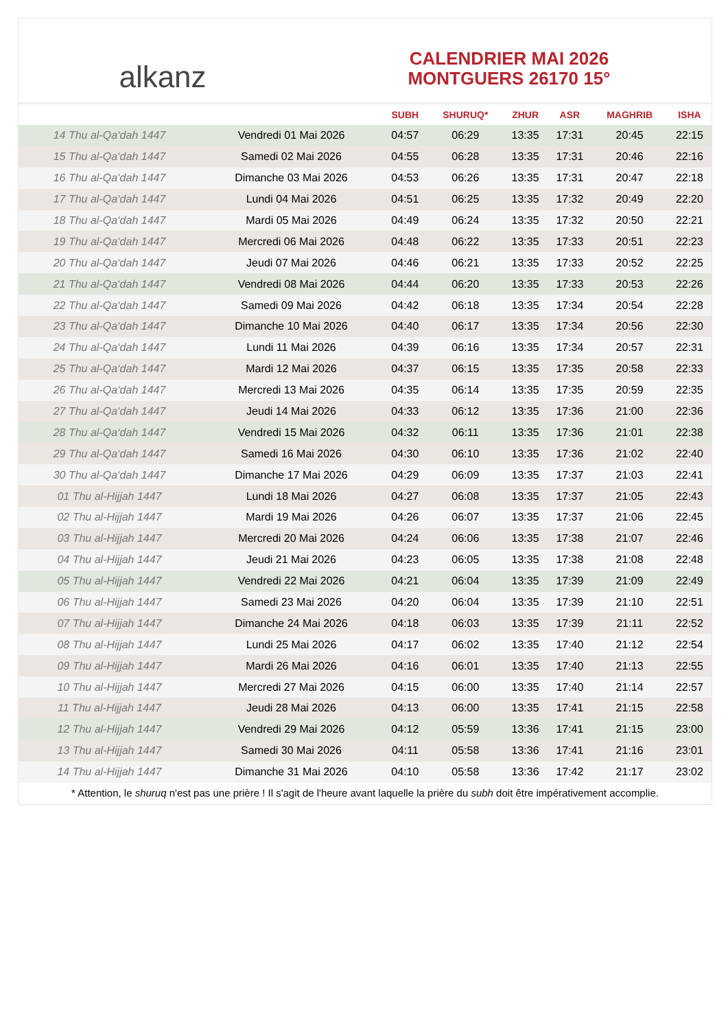alkanz
CALENDRIER MAI 2026
MONTGUERS 26170 15°
| | | SUBH | SHURUQ* | ZHUR | ASR | MAGHRIB | ISHA |
| --- | --- | --- | --- | --- | --- | --- | --- |
| 14 Thu al-Qa‘dah 1447 | Vendredi 01 Mai 2026 | 04:57 | 06:29 | 13:35 | 17:31 | 20:45 | 22:15 |
| 15 Thu al-Qa‘dah 1447 | Samedi 02 Mai 2026 | 04:55 | 06:28 | 13:35 | 17:31 | 20:46 | 22:16 |
| 16 Thu al-Qa‘dah 1447 | Dimanche 03 Mai 2026 | 04:53 | 06:26 | 13:35 | 17:31 | 20:47 | 22:18 |
| 17 Thu al-Qa‘dah 1447 | Lundi 04 Mai 2026 | 04:51 | 06:25 | 13:35 | 17:32 | 20:49 | 22:20 |
| 18 Thu al-Qa‘dah 1447 | Mardi 05 Mai 2026 | 04:49 | 06:24 | 13:35 | 17:32 | 20:50 | 22:21 |
| 19 Thu al-Qa‘dah 1447 | Mercredi 06 Mai 2026 | 04:48 | 06:22 | 13:35 | 17:33 | 20:51 | 22:23 |
| 20 Thu al-Qa‘dah 1447 | Jeudi 07 Mai 2026 | 04:46 | 06:21 | 13:35 | 17:33 | 20:52 | 22:25 |
| 21 Thu al-Qa‘dah 1447 | Vendredi 08 Mai 2026 | 04:44 | 06:20 | 13:35 | 17:33 | 20:53 | 22:26 |
| 22 Thu al-Qa‘dah 1447 | Samedi 09 Mai 2026 | 04:42 | 06:18 | 13:35 | 17:34 | 20:54 | 22:28 |
| 23 Thu al-Qa‘dah 1447 | Dimanche 10 Mai 2026 | 04:40 | 06:17 | 13:35 | 17:34 | 20:56 | 22:30 |
| 24 Thu al-Qa‘dah 1447 | Lundi 11 Mai 2026 | 04:39 | 06:16 | 13:35 | 17:34 | 20:57 | 22:31 |
| 25 Thu al-Qa‘dah 1447 | Mardi 12 Mai 2026 | 04:37 | 06:15 | 13:35 | 17:35 | 20:58 | 22:33 |
| 26 Thu al-Qa‘dah 1447 | Mercredi 13 Mai 2026 | 04:35 | 06:14 | 13:35 | 17:35 | 20:59 | 22:35 |
| 27 Thu al-Qa‘dah 1447 | Jeudi 14 Mai 2026 | 04:33 | 06:12 | 13:35 | 17:36 | 21:00 | 22:36 |
| 28 Thu al-Qa‘dah 1447 | Vendredi 15 Mai 2026 | 04:32 | 06:11 | 13:35 | 17:36 | 21:01 | 22:38 |
| 29 Thu al-Qa‘dah 1447 | Samedi 16 Mai 2026 | 04:30 | 06:10 | 13:35 | 17:36 | 21:02 | 22:40 |
| 30 Thu al-Qa‘dah 1447 | Dimanche 17 Mai 2026 | 04:29 | 06:09 | 13:35 | 17:37 | 21:03 | 22:41 |
| 01 Thu al-Hijjah 1447 | Lundi 18 Mai 2026 | 04:27 | 06:08 | 13:35 | 17:37 | 21:05 | 22:43 |
| 02 Thu al-Hijjah 1447 | Mardi 19 Mai 2026 | 04:26 | 06:07 | 13:35 | 17:37 | 21:06 | 22:45 |
| 03 Thu al-Hijjah 1447 | Mercredi 20 Mai 2026 | 04:24 | 06:06 | 13:35 | 17:38 | 21:07 | 22:46 |
| 04 Thu al-Hijjah 1447 | Jeudi 21 Mai 2026 | 04:23 | 06:05 | 13:35 | 17:38 | 21:08 | 22:48 |
| 05 Thu al-Hijjah 1447 | Vendredi 22 Mai 2026 | 04:21 | 06:04 | 13:35 | 17:39 | 21:09 | 22:49 |
| 06 Thu al-Hijjah 1447 | Samedi 23 Mai 2026 | 04:20 | 06:04 | 13:35 | 17:39 | 21:10 | 22:51 |
| 07 Thu al-Hijjah 1447 | Dimanche 24 Mai 2026 | 04:18 | 06:03 | 13:35 | 17:39 | 21:11 | 22:52 |
| 08 Thu al-Hijjah 1447 | Lundi 25 Mai 2026 | 04:17 | 06:02 | 13:35 | 17:40 | 21:12 | 22:54 |
| 09 Thu al-Hijjah 1447 | Mardi 26 Mai 2026 | 04:16 | 06:01 | 13:35 | 17:40 | 21:13 | 22:55 |
| 10 Thu al-Hijjah 1447 | Mercredi 27 Mai 2026 | 04:15 | 06:00 | 13:35 | 17:40 | 21:14 | 22:57 |
| 11 Thu al-Hijjah 1447 | Jeudi 28 Mai 2026 | 04:13 | 06:00 | 13:35 | 17:41 | 21:15 | 22:58 |
| 12 Thu al-Hijjah 1447 | Vendredi 29 Mai 2026 | 04:12 | 05:59 | 13:36 | 17:41 | 21:15 | 23:00 |
| 13 Thu al-Hijjah 1447 | Samedi 30 Mai 2026 | 04:11 | 05:58 | 13:36 | 17:41 | 21:16 | 23:01 |
| 14 Thu al-Hijjah 1447 | Dimanche 31 Mai 2026 | 04:10 | 05:58 | 13:36 | 17:42 | 21:17 | 23:02 |
* Attention, le shuruq n'est pas une prière ! Il s'agit de l'heure avant laquelle la prière du subh doit être impérativement accomplie.